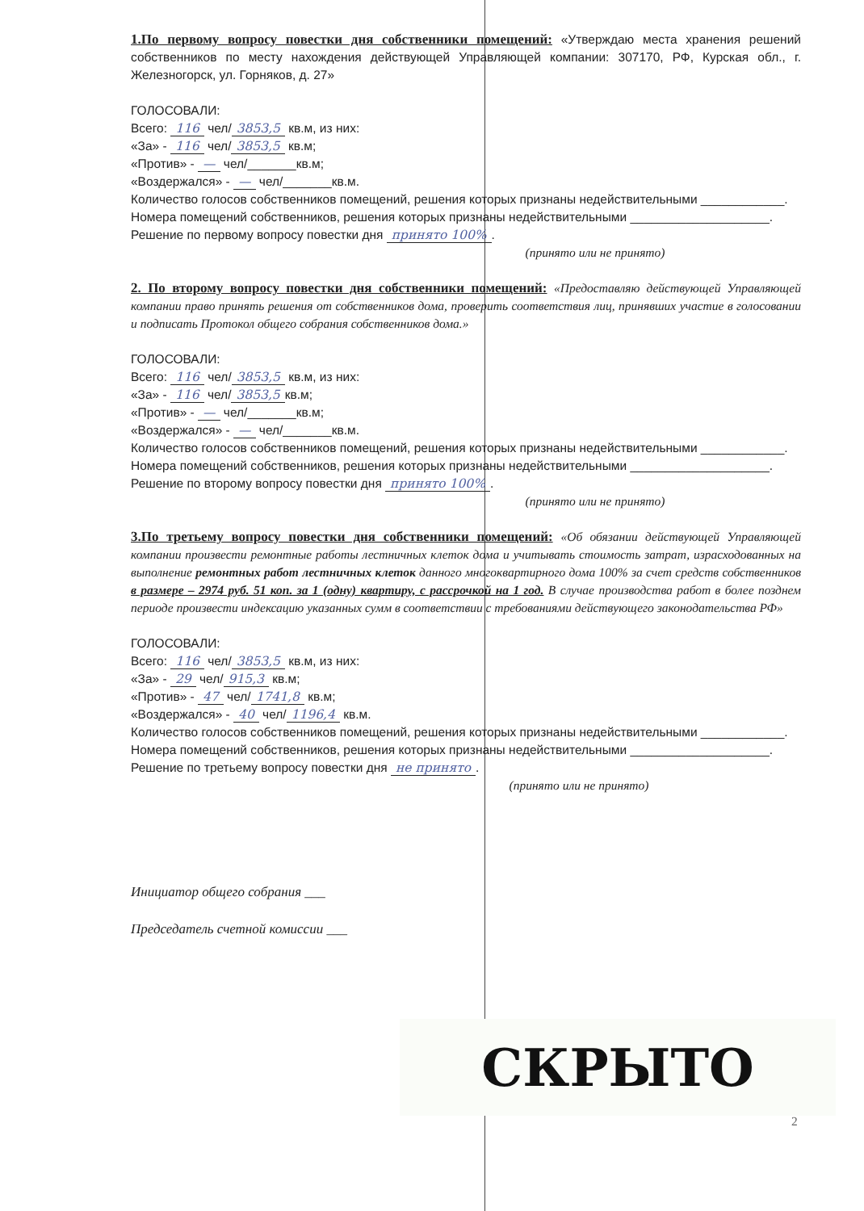1.По первому вопросу повестки дня собственники помещений: «Утверждаю места хранения решений собственников по месту нахождения действующей Управляющей компании: 307170, РФ, Курская обл., г. Железногорск, ул. Горняков, д. 27»
ГОЛОСОВАЛИ:
Всего: 116 чел/ 3853,5 кв.м, из них:
«За» - 116 чел/ 3853,5 кв.м;
«Против» - — чел/_______кв.м;
«Воздержался» - — чел/_______кв.м.
Количество голосов собственников помещений, решения которых признаны недействительными ____________.
Номера помещений собственников, решения которых признаны недействительными ____________________.
Решение по первому вопросу повестки дня принято 100%.
(принято или не принято)
2. По второму вопросу повестки дня собственники помещений: «Предоставляю действующей Управляющей компании право принять решения от собственников дома, проверить соответствия лиц, принявших участие в голосовании и подписать Протокол общего собрания собственников дома.»
ГОЛОСОВАЛИ:
Всего: 116 чел/ 3853,5 кв.м, из них:
«За» - 116 чел/ 3853,5 кв.м;
«Против» - — чел/_______кв.м;
«Воздержался» - — чел/_______кв.м.
Количество голосов собственников помещений, решения которых признаны недействительными ____________.
Номера помещений собственников, решения которых признаны недействительными ____________________.
Решение по второму вопросу повестки дня принято 100%.
(принято или не принято)
3.По третьему вопросу повестки дня собственники помещений: «Об обязании действующей Управляющей компании произвести ремонтные работы лестничных клеток дома и учитывать стоимость затрат, израсходованных на выполнение ремонтных работ лестничных клеток данного многоквартирного дома 100% за счет средств собственников в размере – 2974 руб. 51 коп. за 1 (одну) квартиру, с рассрочкой на 1 год. В случае производства работ в более позднем периоде произвести индексацию указанных сумм в соответствии с требованиями действующего законодательства РФ»
ГОЛОСОВАЛИ:
Всего: 116 чел/ 3853,5 кв.м, из них:
«За» - 29 чел/ 915,3 кв.м;
«Против» - 47 чел/ 1741,8 кв.м;
«Воздержался» - 40 чел/ 1196,4 кв.м.
Количество голосов собственников помещений, решения которых признаны недействительными ____________.
Номера помещений собственников, решения которых признаны недействительными ____________________.
Решение по третьему вопросу повестки дня не принято.
(принято или не принято)
Инициатор общего собрания ___
Председатель счетной комиссии ___
СКРЫТО
2